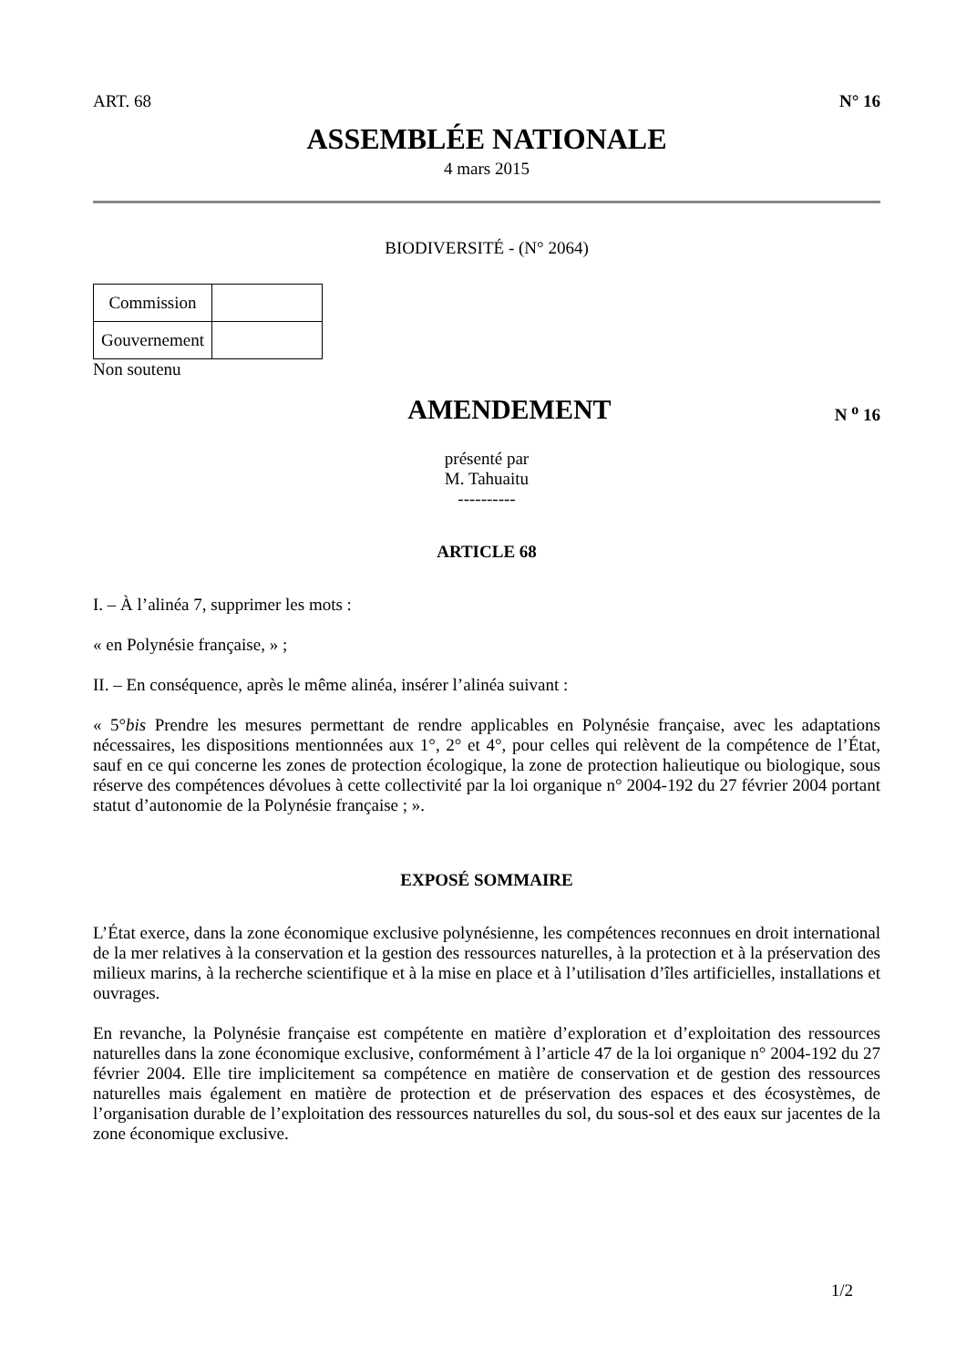ART. 68 N° 16
ASSEMBLÉE NATIONALE
4 mars 2015
BIODIVERSITÉ - (N° 2064)
| Commission | |
| Gouvernement | |
Non soutenu
AMENDEMENT
N <sup>o</sup> 16
présenté par
M. Tahuaitu
----------
ARTICLE 68
I. – À l’alinéa 7, supprimer les mots :
« en Polynésie française, » ;
II. – En conséquence, après le même alinéa, insérer l’alinéa suivant :
« 5°bis Prendre les mesures permettant de rendre applicables en Polynésie française, avec les adaptations nécessaires, les dispositions mentionnées aux 1°, 2° et 4°, pour celles qui relèvent de la compétence de l’État, sauf en ce qui concerne les zones de protection écologique, la zone de protection halieutique ou biologique, sous réserve des compétences dévolues à cette collectivité par la loi organique n° 2004-192 du 27 février 2004 portant statut d’autonomie de la Polynésie française ; ».
EXPOSÉ SOMMAIRE
L’État exerce, dans la zone économique exclusive polynésienne, les compétences reconnues en droit international de la mer relatives à la conservation et la gestion des ressources naturelles, à la protection et à la préservation des milieux marins, à la recherche scientifique et à la mise en place et à l’utilisation d’îles artificielles, installations et ouvrages.
En revanche, la Polynésie française est compétente en matière d’exploration et d’exploitation des ressources naturelles dans la zone économique exclusive, conformément à l’article 47 de la loi organique n° 2004-192 du 27 février 2004. Elle tire implicitement sa compétence en matière de conservation et de gestion des ressources naturelles mais également en matière de protection et de préservation des espaces et des écosystèmes, de l’organisation durable de l’exploitation des ressources naturelles du sol, du sous-sol et des eaux sur jacentes de la zone économique exclusive.
1/2